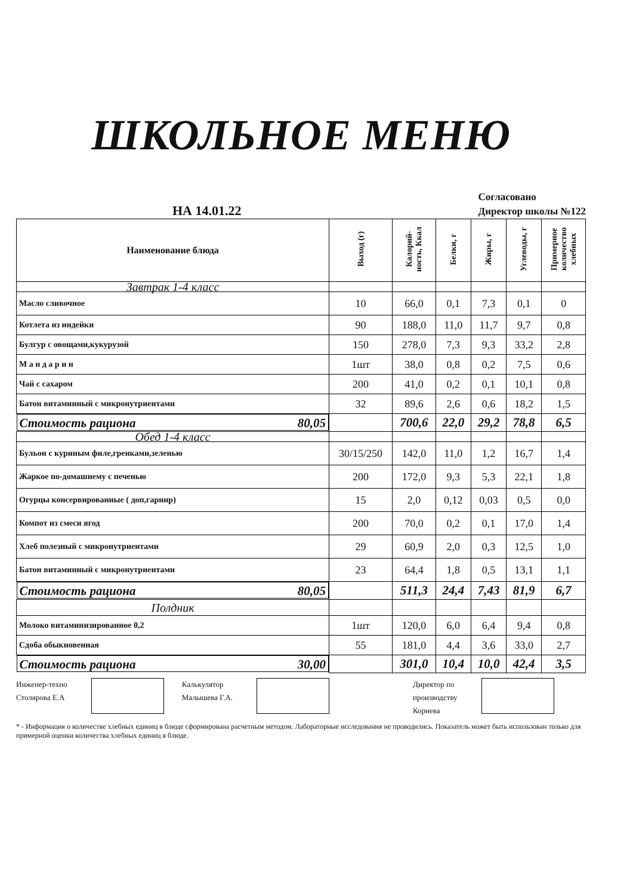ШКОЛЬНОЕ МЕНЮ
НА 14.01.22
Согласовано
Директор школы №122
| Наименование блюда | Выход (г) | Калорий-ность, Ккал | Белки, г | Жиры, г | Углеводы, г | Примерное количество хлебных |
| --- | --- | --- | --- | --- | --- | --- |
| Завтрак 1-4 класс | | | | | | |
| Масло сливочное | 10 | 66,0 | 0,1 | 7,3 | 0,1 | 0 |
| Котлета из индейки | 90 | 188,0 | 11,0 | 11,7 | 9,7 | 0,8 |
| Булгур с овощами,кукурузой | 150 | 278,0 | 7,3 | 9,3 | 33,2 | 2,8 |
| М а н д а р и н | 1шт | 38,0 | 0,8 | 0,2 | 7,5 | 0,6 |
| Чай с сахаром | 200 | 41,0 | 0,2 | 0,1 | 10,1 | 0,8 |
| Батон витаминный с микронутриентами | 32 | 89,6 | 2,6 | 0,6 | 18,2 | 1,5 |
| Стоимость рациона 80,05 | | 700,6 | 22,0 | 29,2 | 78,8 | 6,5 |
| Обед 1-4 класс | | | | | | |
| Бульон с куриным филе,гренками,зеленью | 30/15/250 | 142,0 | 11,0 | 1,2 | 16,7 | 1,4 |
| Жаркое по-домашнему с печенью | 200 | 172,0 | 9,3 | 5,3 | 22,1 | 1,8 |
| Огурцы консервированные ( доп,гарнир) | 15 | 2,0 | 0,12 | 0,03 | 0,5 | 0,0 |
| Компот из смеси ягод | 200 | 70,0 | 0,2 | 0,1 | 17,0 | 1,4 |
| Хлеб полезный с микронутриентами | 29 | 60,9 | 2,0 | 0,3 | 12,5 | 1,0 |
| Батон витаминный с микронутриентами | 23 | 64,4 | 1,8 | 0,5 | 13,1 | 1,1 |
| Стоимость рациона 80,05 | | 511,3 | 24,4 | 7,43 | 81,9 | 6,7 |
| Полдник | | | | | | |
| Молоко витаминизированное 0,2 | 1шт | 120,0 | 6,0 | 6,4 | 9,4 | 0,8 |
| Сдоба обыкновенная | 55 | 181,0 | 4,4 | 3,6 | 33,0 | 2,7 |
| Стоимость рациона 30,00 | | 301,0 | 10,4 | 10,0 | 42,4 | 3,5 |
Инженер-техно
Столярова Е.А
Калькулятор
Малышева Г.А.
Директор по
производству
Корнева
* - Информация о количестве хлебных единиц в блюде сформирована расчетным методом. Лабораторные исследования не проводились. Показатель может быть использован только для примерной оценки количества хлебных единиц в блюде.